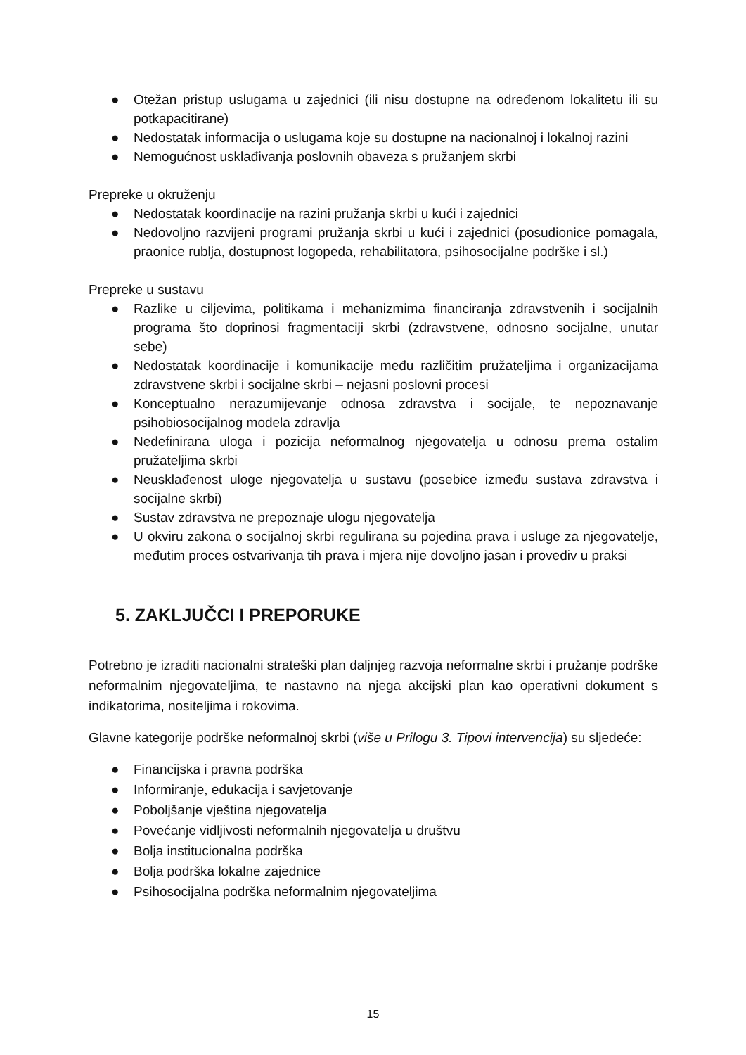● Otežan pristup uslugama u zajednici (ili nisu dostupne na određenom lokalitetu ili su potkapacitirane)
● Nedostatak informacija o uslugama koje su dostupne na nacionalnoj i lokalnoj razini
● Nemogućnost usklađivanja poslovnih obaveza s pružanjem skrbi
Prepreke u okruženju
● Nedostatak koordinacije na razini pružanja skrbi u kući i zajednici
● Nedovoljno razvijeni programi pružanja skrbi u kući i zajednici (posudionice pomagala, praonice rublja, dostupnost logopeda, rehabilitatora, psihosocijalne podrške i sl.)
Prepreke u sustavu
● Razlike u ciljevima, politikama i mehanizmima financiranja zdravstvenih i socijalnih programa što doprinosi fragmentaciji skrbi (zdravstvene, odnosno socijalne, unutar sebe)
● Nedostatak koordinacije i komunikacije među različitim pružateljima i organizacijama zdravstvene skrbi i socijalne skrbi – nejasni poslovni procesi
● Konceptualno nerazumijevanje odnosa zdravstva i socijale, te nepoznavanje psihobiosocijalnog modela zdravlja
● Nedefinirana uloga i pozicija neformalnog njegovatelja u odnosu prema ostalim pružateljima skrbi
● Neusklađenost uloge njegovatelja u sustavu (posebice između sustava zdravstva i socijalne skrbi)
● Sustav zdravstva ne prepoznaje ulogu njegovatelja
● U okviru zakona o socijalnoj skrbi regulirana su pojedina prava i usluge za njegovatelje, međutim proces ostvarivanja tih prava i mjera nije dovoljno jasan i provediv u praksi
5. ZAKLJUČCI I PREPORUKE
Potrebno je izraditi nacionalni strateški plan daljnjeg razvoja neformalne skrbi i pružanje podrške neformalnim njegovateljima, te nastavno na njega akcijski plan kao operativni dokument s indikatorima, nositeljima i rokovima.
Glavne kategorije podrške neformalnoj skrbi (više u Prilogu 3. Tipovi intervencija) su sljedeće:
● Financijska i pravna podrška
● Informiranje, edukacija i savjetovanje
● Poboljšanje vještina njegovatelja
● Povećanje vidljivosti neformalnih njegovatelja u društvu
● Bolja institucionalna podrška
● Bolja podrška lokalne zajednice
● Psihosocijalna podrška neformalnim njegovateljima
15